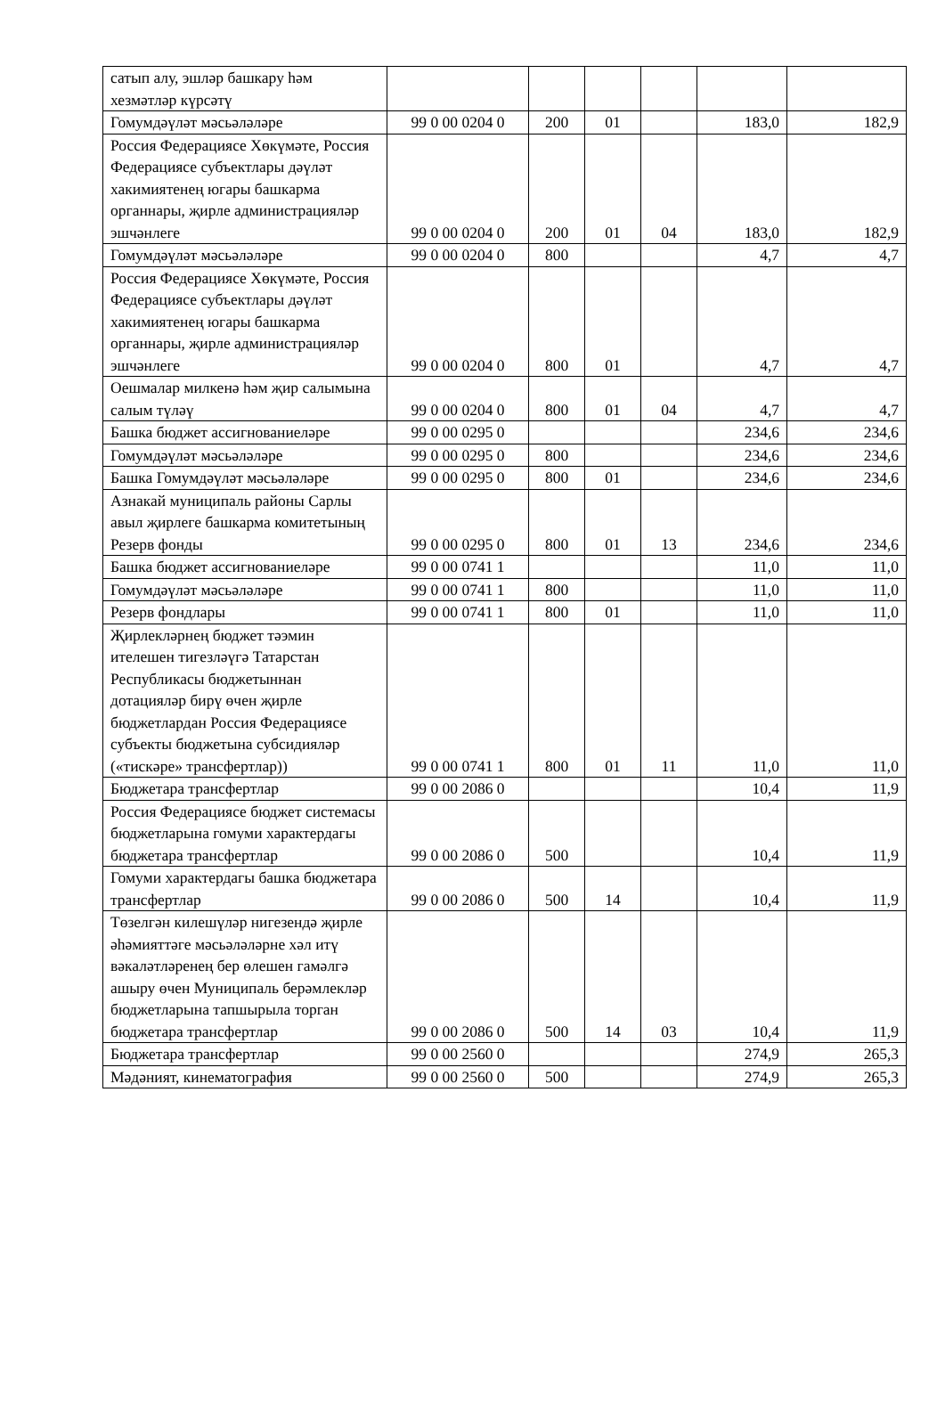| сатып алу, эшләр башкару һәм хезмәтләр күрсәтү | | | | | | |
| Гомумдәүләт мәсьәләләре | 99 0 00 0204 0 | 200 | 01 | | 183,0 | 182,9 |
| Россия Федерациясе Хөкүмәте, Россия Федерациясе субъектлары дәүләт хакимиятенең югары башкарма органнары, җирле администрацияләр эшчәнлеге | 99 0 00 0204 0 | 200 | 01 | 04 | 183,0 | 182,9 |
| Гомумдәүләт мәсьәләләре | 99 0 00 0204 0 | 800 | | | 4,7 | 4,7 |
| Россия Федерациясе Хөкүмәте, Россия Федерациясе субъектлары дәүләт хакимиятенең югары башкарма органнары, җирле администрацияләр эшчәнлеге | 99 0 00 0204 0 | 800 | 01 | | 4,7 | 4,7 |
| Оешмалар милкенә һәм җир салымына салым түләү | 99 0 00 0204 0 | 800 | 01 | 04 | 4,7 | 4,7 |
| Башка бюджет ассигнованиеләре | 99 0 00 0295 0 | | | | 234,6 | 234,6 |
| Гомумдәүләт мәсьәләләре | 99 0 00 0295 0 | 800 | | | 234,6 | 234,6 |
| Башка Гомумдәүләт мәсьәләләре | 99 0 00 0295 0 | 800 | 01 | | 234,6 | 234,6 |
| Азнакай муниципаль районы Сарлы авыл җирлеге башкарма комитетының Резерв фонды | 99 0 00 0295 0 | 800 | 01 | 13 | 234,6 | 234,6 |
| Башка бюджет ассигнованиеләре | 99 0 00 0741 1 | | | | 11,0 | 11,0 |
| Гомумдәүләт мәсьәләләре | 99 0 00 0741 1 | 800 | | | 11,0 | 11,0 |
| Резерв фондлары | 99 0 00 0741 1 | 800 | 01 | | 11,0 | 11,0 |
| Җирлекләрнең бюджет тәэмин ителешен тигезләүгә Татарстан Республикасы бюджетыннан дотацияләр бирү өчен җирле бюджетлардан Россия Федерациясе субъекты бюджетына субсидияләр («тискәре» трансфертлар)) | 99 0 00 0741 1 | 800 | 01 | 11 | 11,0 | 11,0 |
| Бюджетара трансфертлар | 99 0 00 2086 0 | | | | 10,4 | 11,9 |
| Россия Федерациясе бюджет системасы бюджетларына гомуми характердагы бюджетара трансфертлар | 99 0 00 2086 0 | 500 | | | 10,4 | 11,9 |
| Гомуми характердагы башка бюджетара трансфертлар | 99 0 00 2086 0 | 500 | 14 | | 10,4 | 11,9 |
| Төзелгән килешүләр нигезендә җирле әһәмияттәге мәсьәләләрне хәл итү вәкаләтләренең бер өлешен гамәлгә ашыру өчен Муниципаль берәмлекләр бюджетларына тапшырыла торган бюджетара трансфертлар | 99 0 00 2086 0 | 500 | 14 | 03 | 10,4 | 11,9 |
| Бюджетара трансфертлар | 99 0 00 2560 0 | | | | 274,9 | 265,3 |
| Мәдәният, кинематография | 99 0 00 2560 0 | 500 | | | 274,9 | 265,3 |